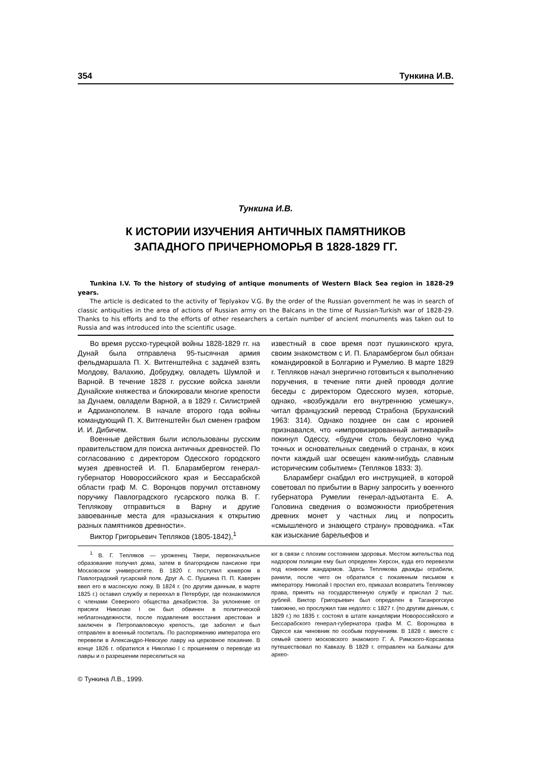354 Тункина И.В.
Тункина И.В.
К ИСТОРИИ ИЗУЧЕНИЯ АНТИЧНЫХ ПАМЯТНИКОВ
ЗАПАДНОГО ПРИЧЕРНОМОРЬЯ В 1828-1829 ГГ.
Tunkina I.V. To the history of studying of antique monuments of Western Black Sea region in 1828-29 years.
The article is dedicated to the activity of Teplyakov V.G. By the order of the Russian government he was in search of classic antiquities in the area of actions of Russian army on the Balcans in the time of Russian-Turkish war of 1828-29. Thanks to his efforts and to the efforts of other researchers a certain number of ancient monuments was taken out to Russia and was introduced into the scientific usage.
Во время русско-турецкой войны 1828-1829 гг. на Дунай была отправлена 95-тысячная армия фельдмаршала П. Х. Витгенштейна с задачей взять Молдову, Валахию, Добруджу, овладеть Шумлой и Варной. В течение 1828 г. русские войска заняли Дунайские княжества и блокировали многие крепости за Дунаем, овладели Варной, а в 1829 г. Силистрией и Адрианополем. В начале второго года войны командующий П. Х. Витгенштейн был сменен графом И. И. Дибичем.
Военные действия были использованы русским правительством для поиска античных древностей. По согласованию с директором Одесского городского музея древностей И. П. Бларамбергом генерал-губернатор Новороссийского края и Бессарабской области граф М. С. Воронцов поручил отставному поручику Павлоградского гусарского полка В. Г. Теплякову отправиться в Варну и другие завоеванные места для «разыскания к открытию разных памятников древности».
Виктор Григорьевич Тепляков (1805-1842),<sup>1</sup>
известный в свое время поэт пушкинского круга, своим знакомством с И. П. Бларамбергом был обязан командировкой в Болгарию и Румелию. В марте 1829 г. Тепляков начал энергично готовиться к выполнению поручения, в течение пяти дней проводя долгие беседы с директором Одесского музея, которые, однако, «возбуждали его внутреннюю усмешку», читал французский перевод Страбона (Бруханский 1963: 314). Однако позднее он сам с иронией признавался, что «импровизированный антикварий» покинул Одессу, «будучи столь безусловно чужд точных и основательных сведений о странах, в коих почти каждый шаг освещен каким-нибудь славным историческим событием» (Тепляков 1833: 3).
Бларамберг снабдил его инструкцией, в которой советовал по прибытии в Варну запросить у военного губернатора Румелии генерал-адъютанта Е. А. Головина сведения о возможности приобретения древних монет у частных лиц и попросить «смышленого и знающего страну» проводника. «Так как изыскание барельефов и
<sup>1</sup> В. Г. Тепляков — уроженец Твери, первоначальное образование получил дома, затем в благородном пансионе при Московском университете. В 1820 г. поступил юнкером в Павлоградский гусарский полк. Друг А. С. Пушкина П. П. Каверин ввел его в масонскую ложу. В 1824 г. (по другим данным, в марте 1825 г.) оставил службу и переехал в Петербург, где познакомился с членами Северного общества декабристов. За уклонение от присяги Николаю I он был обвинен в политической неблагонадежности, после подавления восстания арестован и заключен в Петропавловскую крепость, где заболел и был отправлен в военный госпиталь. По распоряжению императора его перевели в Александро-Невскую лавру на церковное покаяние. В конце 1826 г. обратился к Николаю I с прошением о переводе из лавры и о разрешении переселиться на
юг в связи с плохим состоянием здоровья. Местом жительства под надзором полиции ему был определен Херсон, куда его перевезли под конвоем жандармов. Здесь Теплякова дважды ограбили, ранили, после чего он обратился с покаянным письмом к императору. Николай I простил его, приказал возвратить Теплякову права, принять на государственную службу и прислал 2 тыс. рублей. Виктор Григорьевич был определен в Таганрогскую таможню, но прослужил там недолго: с 1827 г. (по другим данным, с 1829 г.) по 1835 г. состоял в штате канцелярии Новороссийского и Бессарабского генерал-губернатора графа М. С. Воронцова в Одессе как чиновник по особым поручениям. В 1828 г. вместе с семьей своего московского знакомого Г. А. Римского-Корсакова путешествовал по Кавказу. В 1829 г. отправлен на Балканы для архео-
© Тункина Л.В., 1999.